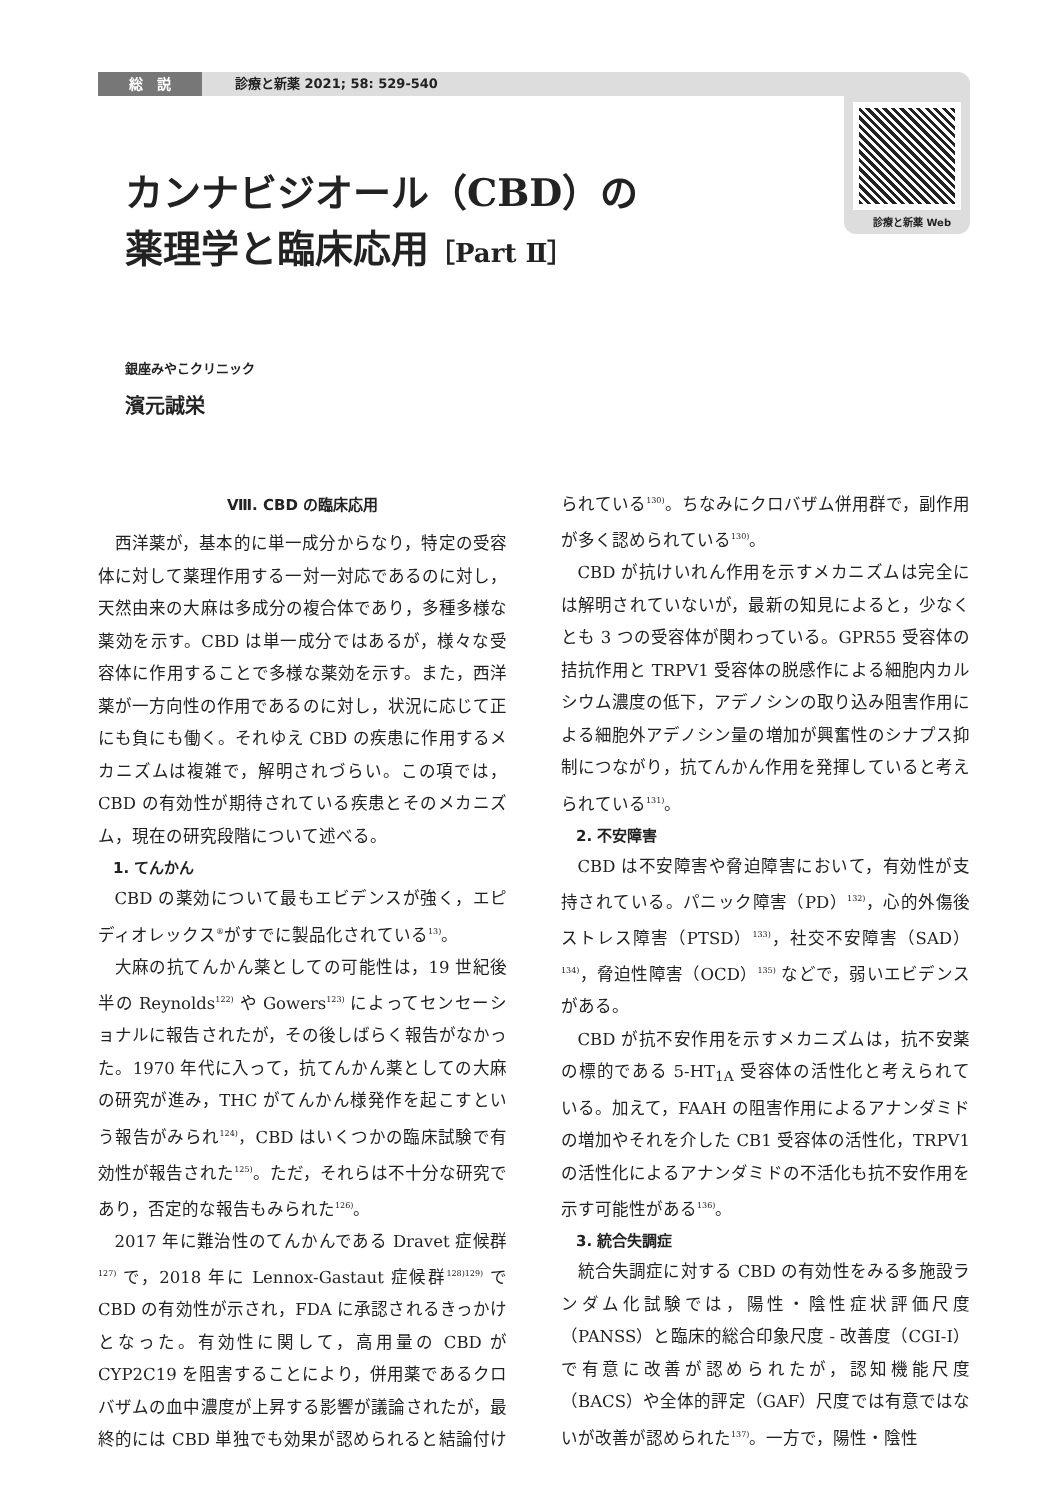総　説 診療と新薬 2021; 58: 529-540
診療と新薬 Web
カンナビジオール（CBD）の
薬理学と臨床応用［Part Ⅱ］
銀座みやこクリニック
濱元誠栄
Ⅷ. CBD の臨床応用
西洋薬が，基本的に単一成分からなり，特定の受容体に対して薬理作用する一対一対応であるのに対し，天然由来の大麻は多成分の複合体であり，多種多様な薬効を示す。CBD は単一成分ではあるが，様々な受容体に作用することで多様な薬効を示す。また，西洋薬が一方向性の作用であるのに対し，状況に応じて正にも負にも働く。それゆえ CBD の疾患に作用するメカニズムは複雑で，解明されづらい。この項では，CBD の有効性が期待されている疾患とそのメカニズム，現在の研究段階について述べる。
1. てんかん
CBD の薬効について最もエビデンスが強く，エピディオレックス<sup>®</sup>がすでに製品化されている<sup>13)</sup>。
大麻の抗てんかん薬としての可能性は，19 世紀後半の Reynolds<sup>122)</sup> や Gowers<sup>123)</sup> によってセンセーショナルに報告されたが，その後しばらく報告がなかった。1970 年代に入って，抗てんかん薬としての大麻の研究が進み，THC がてんかん様発作を起こすという報告がみられ<sup>124)</sup>，CBD はいくつかの臨床試験で有効性が報告された<sup>125)</sup>。ただ，それらは不十分な研究であり，否定的な報告もみられた<sup>126)</sup>。
2017 年に難治性のてんかんである Dravet 症候群<sup>127)</sup> で，2018 年に Lennox-Gastaut 症候群<sup>128)129)</sup> で CBD の有効性が示され，FDA に承認されるきっかけとなった。有効性に関して，高用量の CBD が CYP2C19 を阻害することにより，併用薬であるクロバザムの血中濃度が上昇する影響が議論されたが，最終的には CBD 単独でも効果が認められると結論付けられている<sup>130)</sup>。ちなみにクロバザム併用群で，副作用が多く認められている<sup>130)</sup>。
CBD が抗けいれん作用を示すメカニズムは完全には解明されていないが，最新の知見によると，少なくとも 3 つの受容体が関わっている。GPR55 受容体の拮抗作用と TRPV1 受容体の脱感作による細胞内カルシウム濃度の低下，アデノシンの取り込み阻害作用による細胞外アデノシン量の増加が興奮性のシナプス抑制につながり，抗てんかん作用を発揮していると考えられている<sup>131)</sup>。
2. 不安障害
CBD は不安障害や脅迫障害において，有効性が支持されている。パニック障害（PD）<sup>132)</sup>，心的外傷後ストレス障害（PTSD）<sup>133)</sup>，社交不安障害（SAD）<sup>134)</sup>，脅迫性障害（OCD）<sup>135)</sup> などで，弱いエビデンスがある。
CBD が抗不安作用を示すメカニズムは，抗不安薬の標的である 5-HT<sub>1A</sub> 受容体の活性化と考えられている。加えて，FAAH の阻害作用によるアナンダミドの増加やそれを介した CB1 受容体の活性化，TRPV1 の活性化によるアナンダミドの不活化も抗不安作用を示す可能性がある<sup>136)</sup>。
3. 統合失調症
統合失調症に対する CBD の有効性をみる多施設ランダム化試験では，陽性・陰性症状評価尺度（PANSS）と臨床的総合印象尺度 - 改善度（CGI-I）で有意に改善が認められたが，認知機能尺度（BACS）や全体的評定（GAF）尺度では有意ではないが改善が認められた<sup>137)</sup>。一方で，陽性・陰性